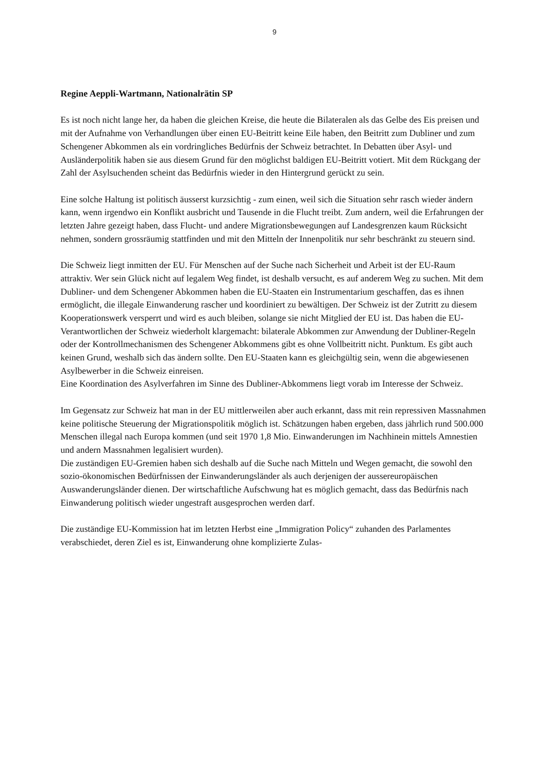9
Regine Aeppli-Wartmann, Nationalrätin SP
Es ist noch nicht lange her, da haben die gleichen Kreise, die heute die Bilateralen als das Gelbe des Eis preisen und mit der Aufnahme von Verhandlungen über einen EU-Beitritt keine Eile haben, den Beitritt zum Dubliner und zum Schengener Abkommen als ein vordringliches Bedürfnis der Schweiz betrachtet. In Debatten über Asyl- und Ausländerpolitik haben sie aus diesem Grund für den möglichst baldigen EU-Beitritt votiert. Mit dem Rückgang der Zahl der Asylsuchenden scheint das Bedürfnis wieder in den Hintergrund gerückt zu sein.
Eine solche Haltung ist politisch äusserst kurzsichtig - zum einen, weil sich die Situation sehr rasch wieder ändern kann, wenn irgendwo ein Konflikt ausbricht und Tausende in die Flucht treibt. Zum andern, weil die Erfahrungen der letzten Jahre gezeigt haben, dass Flucht- und andere Migrationsbewegungen auf Landesgrenzen kaum Rücksicht nehmen, sondern grossräumig stattfinden und mit den Mitteln der Innenpolitik nur sehr beschränkt zu steuern sind.
Die Schweiz liegt inmitten der EU. Für Menschen auf der Suche nach Sicherheit und Arbeit ist der EU-Raum attraktiv. Wer sein Glück nicht auf legalem Weg findet, ist deshalb versucht, es auf anderem Weg zu suchen. Mit dem Dubliner- und dem Schengener Abkommen haben die EU-Staaten ein Instrumentarium geschaffen, das es ihnen ermöglicht, die illegale Einwanderung rascher und koordiniert zu bewältigen. Der Schweiz ist der Zutritt zu diesem Kooperationswerk versperrt und wird es auch bleiben, solange sie nicht Mitglied der EU ist. Das haben die EU-Verantwortlichen der Schweiz wiederholt klargemacht: bilaterale Abkommen zur Anwendung der Dubliner-Regeln oder der Kontrollmechanismen des Schengener Abkommens gibt es ohne Vollbeitritt nicht. Punktum. Es gibt auch keinen Grund, weshalb sich das ändern sollte. Den EU-Staaten kann es gleichgültig sein, wenn die abgewiesenen Asylbewerber in die Schweiz einreisen.
Eine Koordination des Asylverfahren im Sinne des Dubliner-Abkommens liegt vorab im Interesse der Schweiz.
Im Gegensatz zur Schweiz hat man in der EU mittlerweilen aber auch erkannt, dass mit rein repressiven Massnahmen keine politische Steuerung der Migrationspolitik möglich ist. Schätzungen haben ergeben, dass jährlich rund 500.000 Menschen illegal nach Europa kommen (und seit 1970 1,8 Mio. Einwanderungen im Nachhinein mittels Amnestien und andern Massnahmen legalisiert wurden).
Die zuständigen EU-Gremien haben sich deshalb auf die Suche nach Mitteln und Wegen gemacht, die sowohl den sozio-ökonomischen Bedürfnissen der Einwanderungsländer als auch derjenigen der aussereuropäischen Auswanderungsländer dienen. Der wirtschaftliche Aufschwung hat es möglich gemacht, dass das Bedürfnis nach Einwanderung politisch wieder ungestraft ausgesprochen werden darf.
Die zuständige EU-Kommission hat im letzten Herbst eine „Immigration Policy“ zuhanden des Parlamentes verabschiedet, deren Ziel es ist, Einwanderung ohne komplizierte Zulas-